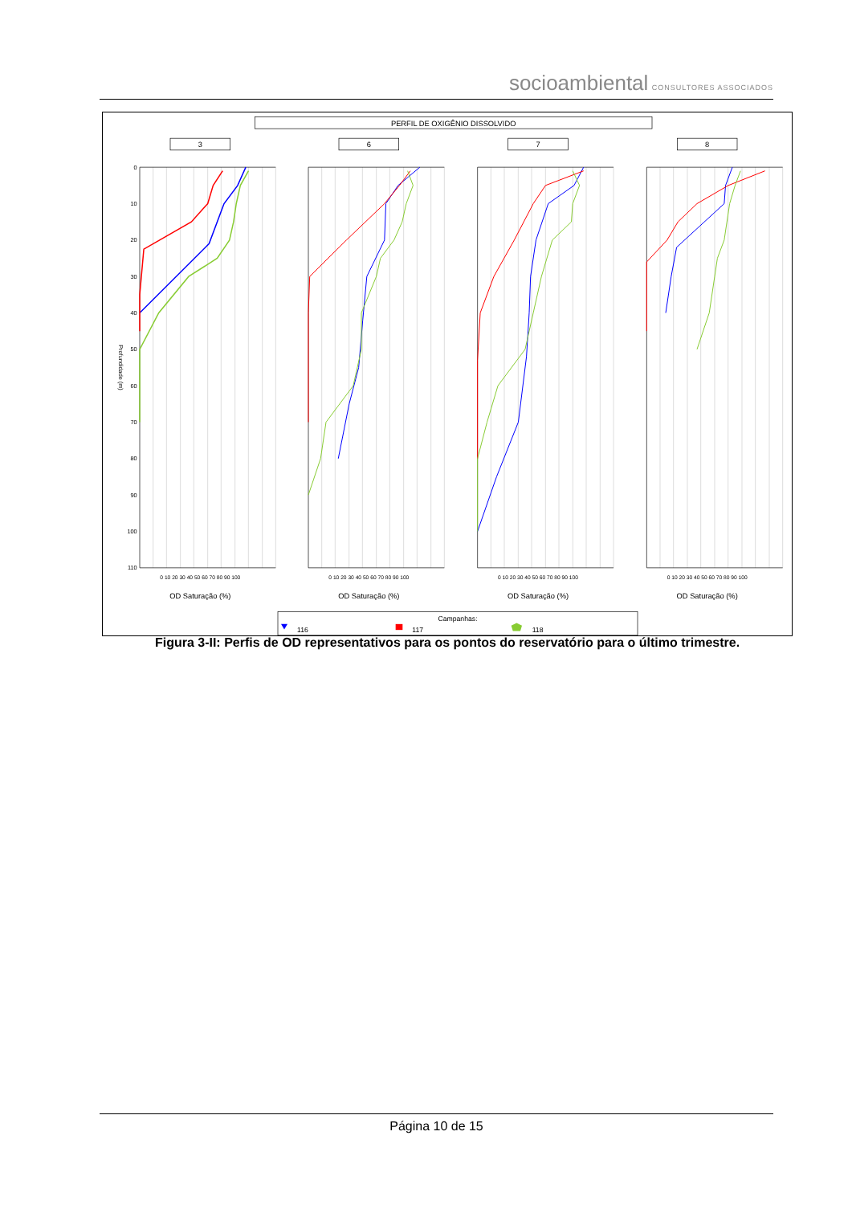socioambiental CONSULTORES ASSOCIADOS
PERFIL DE OXIGÊNIO DISSOLVIDO
3
6
7
8
0
10
20
30
40
50
60
70
80
90
100
110
0 10 20 30 40 50 60 70 80 90 100
0 10 20 30 40 50 60 70 80 90 100
0 10 20 30 40 50 60 70 80 90 100
0 10 20 30 40 50 60 70 80 90 100
OD Saturação (%)
OD Saturação (%)
OD Saturação (%)
OD Saturação (%)
Profundidade (m)
Campanhas:
116
117
118
Figura 3-II: Perfis de OD representativos para os pontos do reservatório para o último trimestre.
Página 10 de 15